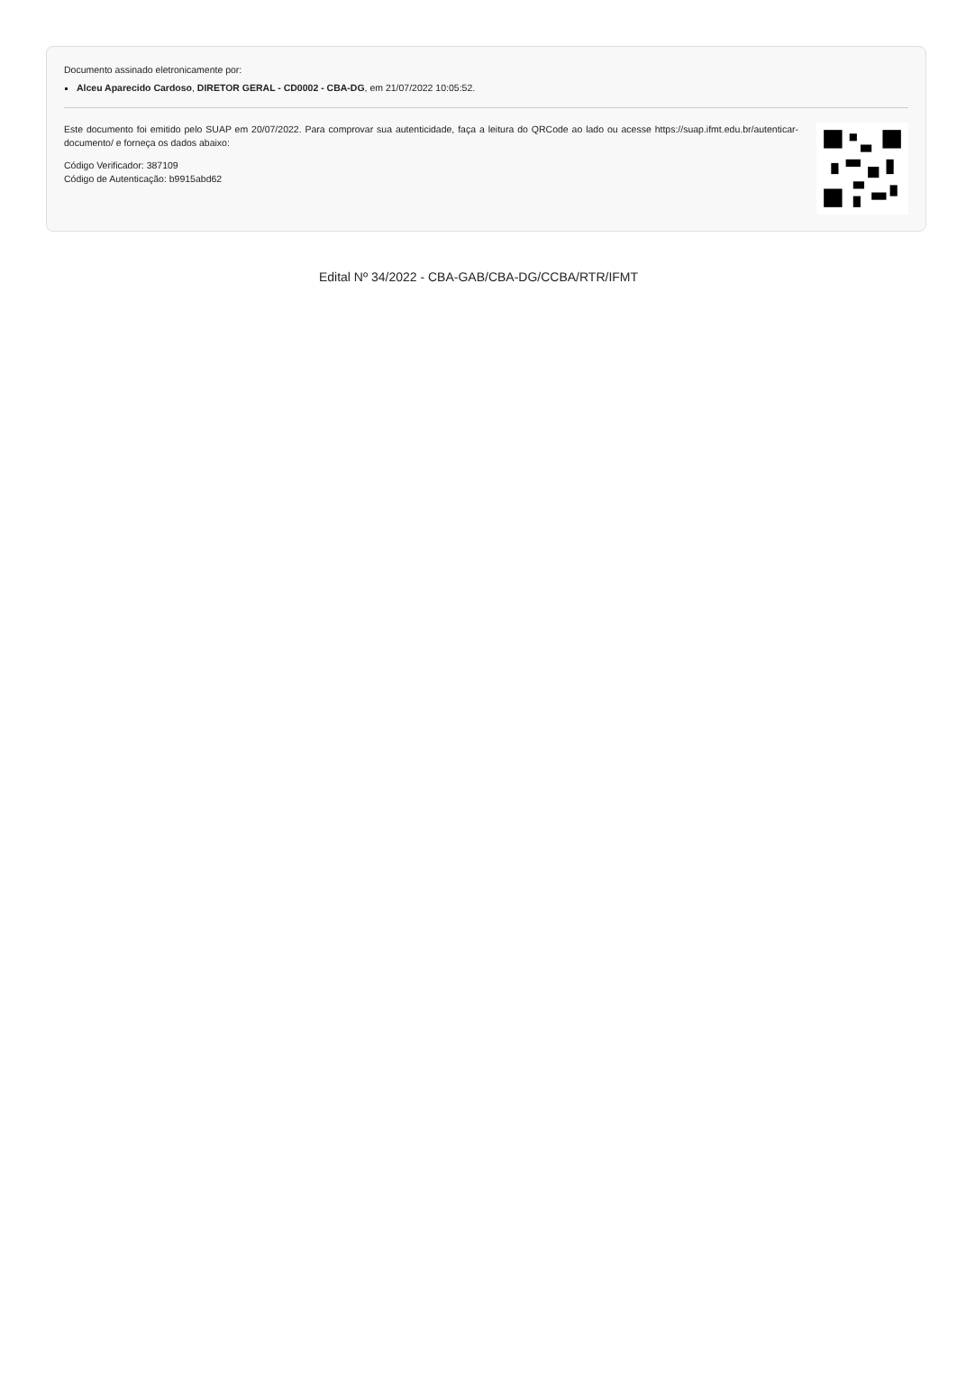Documento assinado eletronicamente por:
Alceu Aparecido Cardoso, DIRETOR GERAL - CD0002 - CBA-DG, em 21/07/2022 10:05:52.
Este documento foi emitido pelo SUAP em 20/07/2022. Para comprovar sua autenticidade, faça a leitura do QRCode ao lado ou acesse https://suap.ifmt.edu.br/autenticar-documento/ e forneça os dados abaixo:
Código Verificador: 387109
Código de Autenticação: b9915abd62
Edital Nº 34/2022 - CBA-GAB/CBA-DG/CCBA/RTR/IFMT